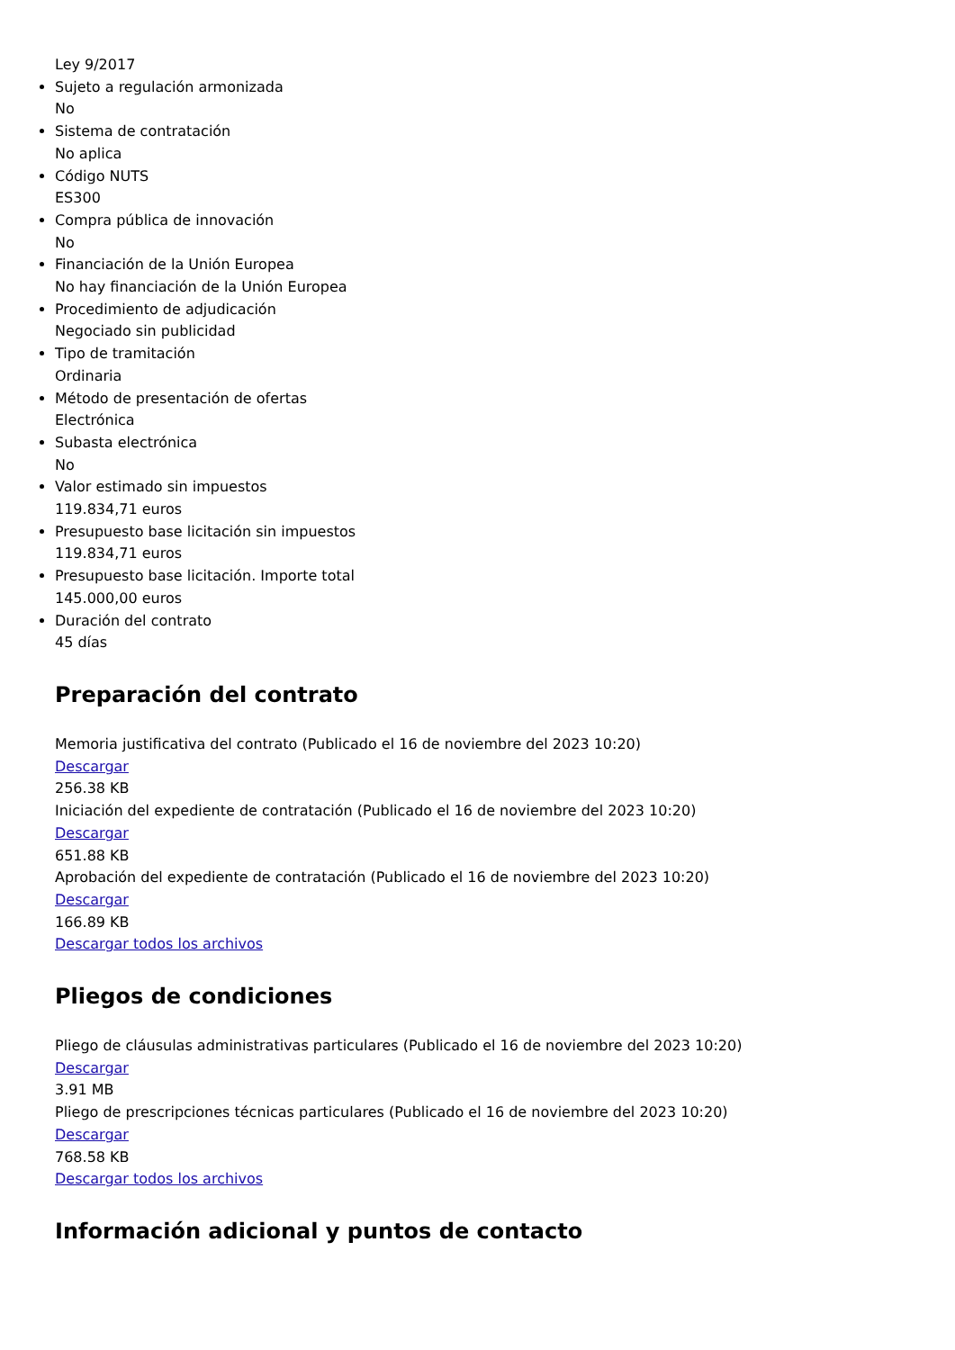Ley 9/2017
Sujeto a regulación armonizada
No
Sistema de contratación
No aplica
Código NUTS
ES300
Compra pública de innovación
No
Financiación de la Unión Europea
No hay financiación de la Unión Europea
Procedimiento de adjudicación
Negociado sin publicidad
Tipo de tramitación
Ordinaria
Método de presentación de ofertas
Electrónica
Subasta electrónica
No
Valor estimado sin impuestos
119.834,71 euros
Presupuesto base licitación sin impuestos
119.834,71 euros
Presupuesto base licitación. Importe total
145.000,00 euros
Duración del contrato
45 días
Preparación del contrato
Memoria justificativa del contrato (Publicado el 16 de noviembre del 2023 10:20)
Descargar
256.38 KB
Iniciación del expediente de contratación (Publicado el 16 de noviembre del 2023 10:20)
Descargar
651.88 KB
Aprobación del expediente de contratación (Publicado el 16 de noviembre del 2023 10:20)
Descargar
166.89 KB
Descargar todos los archivos
Pliegos de condiciones
Pliego de cláusulas administrativas particulares (Publicado el 16 de noviembre del 2023 10:20)
Descargar
3.91 MB
Pliego de prescripciones técnicas particulares (Publicado el 16 de noviembre del 2023 10:20)
Descargar
768.58 KB
Descargar todos los archivos
Información adicional y puntos de contacto